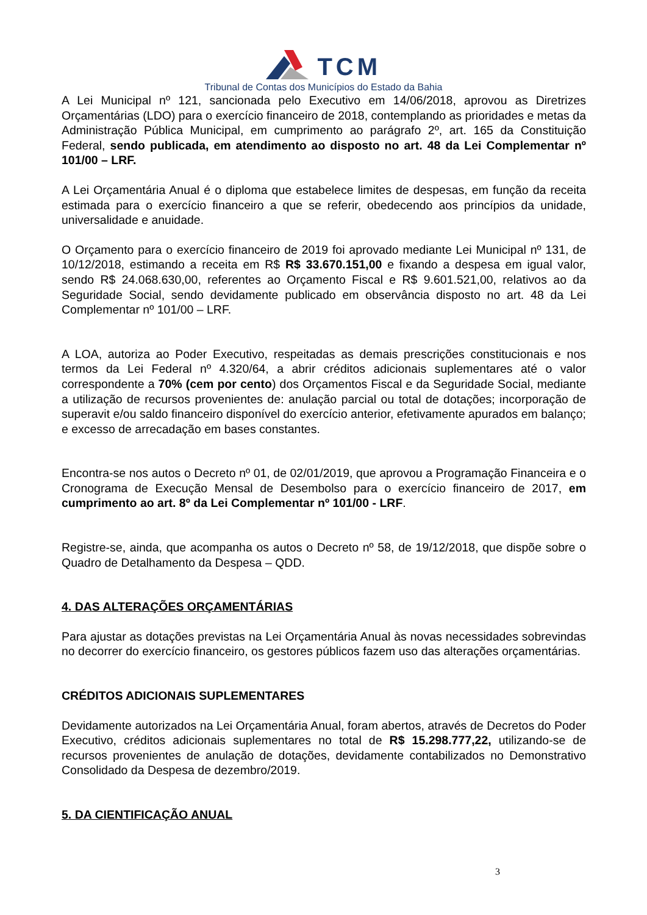TCM
Tribunal de Contas dos Municípios do Estado da Bahia
A Lei Municipal nº 121, sancionada pelo Executivo em 14/06/2018, aprovou as Diretrizes Orçamentárias (LDO) para o exercício financeiro de 2018, contemplando as prioridades e metas da Administração Pública Municipal, em cumprimento ao parágrafo 2º, art. 165 da Constituição Federal, sendo publicada, em atendimento ao disposto no art. 48 da Lei Complementar nº 101/00 – LRF.
A Lei Orçamentária Anual é o diploma que estabelece limites de despesas, em função da receita estimada para o exercício financeiro a que se referir, obedecendo aos princípios da unidade, universalidade e anuidade.
O Orçamento para o exercício financeiro de 2019 foi aprovado mediante Lei Municipal nº 131, de 10/12/2018, estimando a receita em R$ R$ 33.670.151,00 e fixando a despesa em igual valor, sendo R$ 24.068.630,00, referentes ao Orçamento Fiscal e R$ 9.601.521,00, relativos ao da Seguridade Social, sendo devidamente publicado em observância disposto no art. 48 da Lei Complementar nº 101/00 – LRF.
A LOA, autoriza ao Poder Executivo, respeitadas as demais prescrições constitucionais e nos termos da Lei Federal nº 4.320/64, a abrir créditos adicionais suplementares até o valor correspondente a 70% (cem por cento) dos Orçamentos Fiscal e da Seguridade Social, mediante a utilização de recursos provenientes de: anulação parcial ou total de dotações; incorporação de superavit e/ou saldo financeiro disponível do exercício anterior, efetivamente apurados em balanço; e excesso de arrecadação em bases constantes.
Encontra-se nos autos o Decreto nº 01, de 02/01/2019, que aprovou a Programação Financeira e o Cronograma de Execução Mensal de Desembolso para o exercício financeiro de 2017, em cumprimento ao art. 8º da Lei Complementar nº 101/00 - LRF.
Registre-se, ainda, que acompanha os autos o Decreto nº 58, de 19/12/2018, que dispõe sobre o Quadro de Detalhamento da Despesa – QDD.
4. DAS ALTERAÇÕES ORÇAMENTÁRIAS
Para ajustar as dotações previstas na Lei Orçamentária Anual às novas necessidades sobrevindas no decorrer do exercício financeiro, os gestores públicos fazem uso das alterações orçamentárias.
CRÉDITOS ADICIONAIS SUPLEMENTARES
Devidamente autorizados na Lei Orçamentária Anual, foram abertos, através de Decretos do Poder Executivo, créditos adicionais suplementares no total de R$ 15.298.777,22, utilizando-se de recursos provenientes de anulação de dotações, devidamente contabilizados no Demonstrativo Consolidado da Despesa de dezembro/2019.
5. DA CIENTIFICAÇÃO ANUAL
3